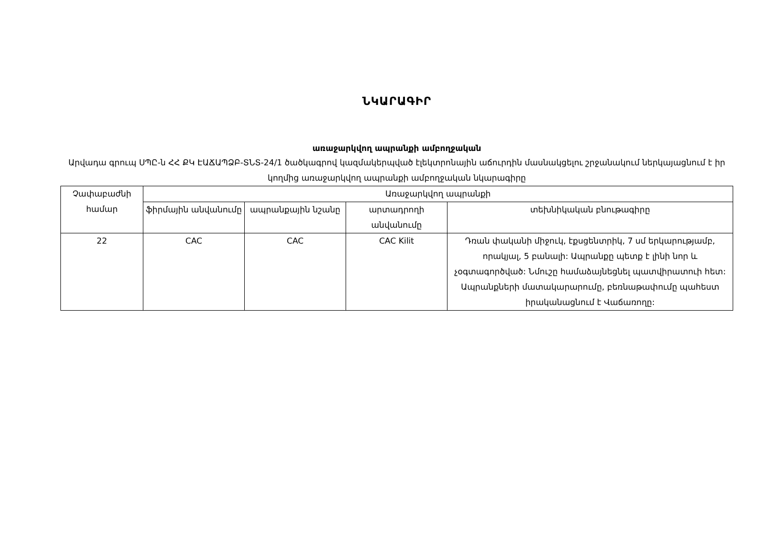ՆԿԱՐԱԳԻՐ
առաջարկվող ապրանքի ամբողջական
Արվադա գրուպ ՍՊԸ-ն ՀՀ ՔԿ ԷԱՃԱՊՁԲ-ՏՆՏ-24/1 ծածկագրով կազմակերպված էլեկտրոնային աճուրդին մասնակցելու շրջանակում ներկայացնում է իր կողմից առաջարկվող ապրանքի ամբողջական նկարագիրը
| Չափաբաժնի համար | Առաջարկվող ապրանքի | | | |
| --- | --- | --- | --- | --- |
| | ֆիրմային անվանումը | ապրանքային նշանը | արտադրողի անվանումը | տեխնիկական բնութագիրը |
| 22 | CAC | CAC | CAC Kilit | Դռան փականի միջուկ, էքսցենտրիկ, 7 սմ երկարությամբ, որակյալ, 5 բանալի: Ապրանքը պետք է լինի նոր և չօգտագործված: Նմուշը համաձայնեցնել պատվիրատուի հետ: Ապրանքների մատակարարումը, բեռնաթափումը պահեստ իրականացնում է Վաճառողը: |